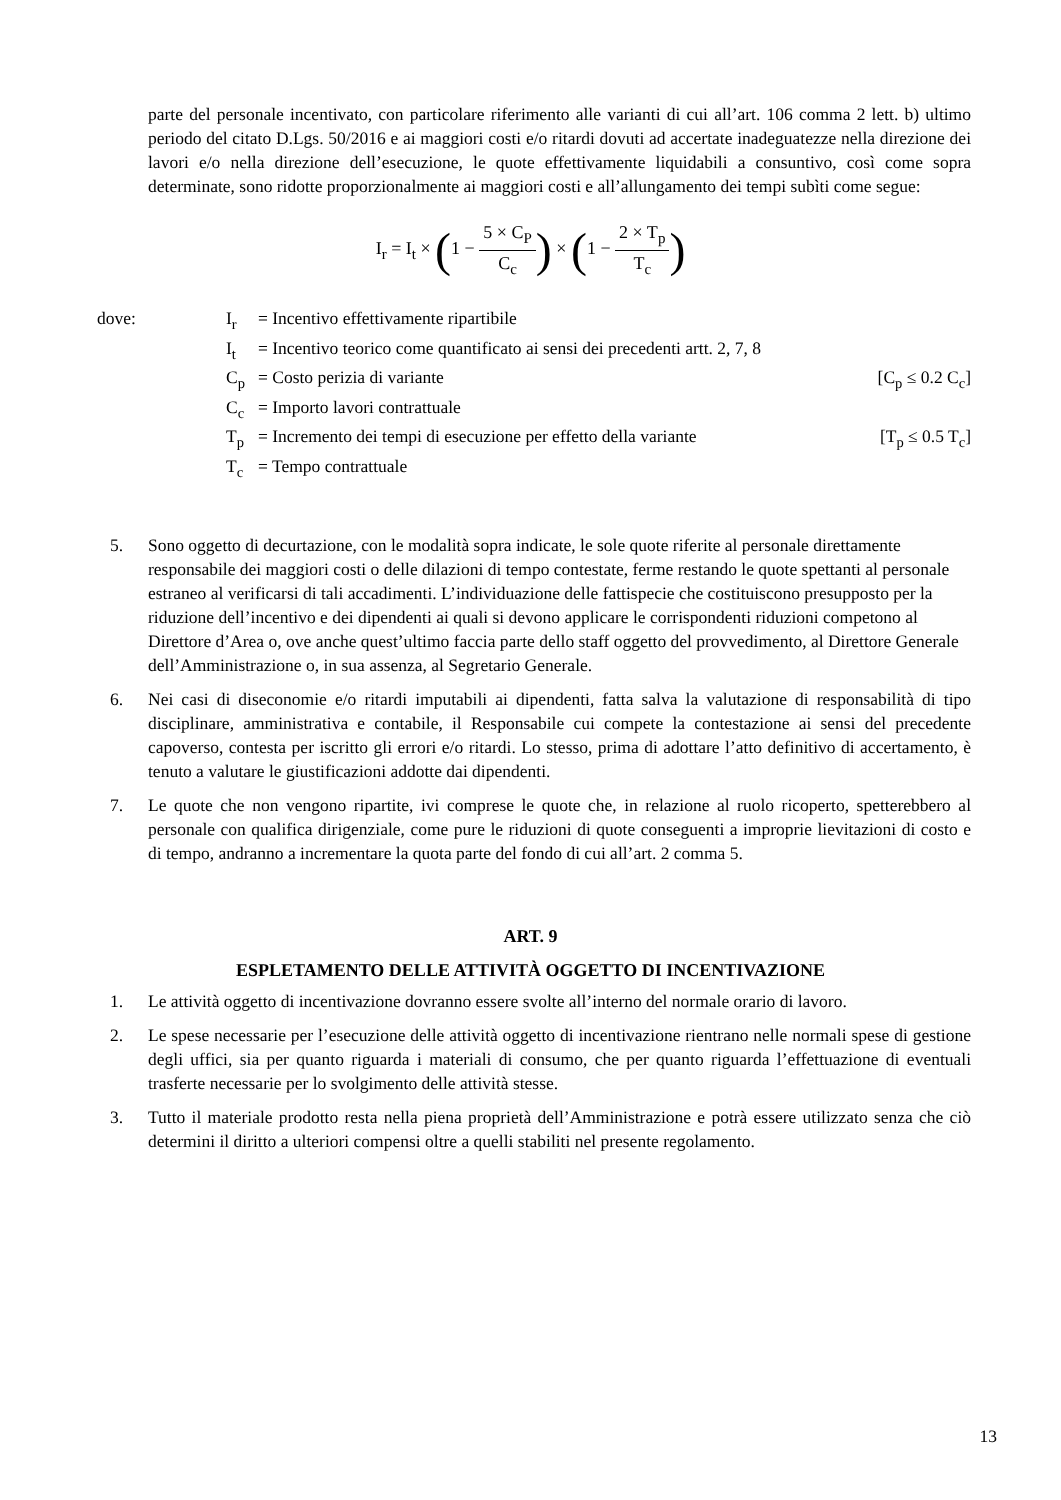parte del personale incentivato, con particolare riferimento alle varianti di cui all’art. 106 comma 2 lett. b) ultimo periodo del citato D.Lgs. 50/2016 e ai maggiori costi e/o ritardi dovuti ad accertate inadeguatezze nella direzione dei lavori e/o nella direzione dell’esecuzione, le quote effettivamente liquidabili a consuntivo, così come sopra determinate, sono ridotte proporzionalmente ai maggiori costi e all’allungamento dei tempi subìti come segue:
I<sub>r</sub> = I<sub>t</sub> × (1 − 5 × C<sub>P</sub> C<sub>c</sub>) × (1 − 2 × T<sub>p</sub> T<sub>c</sub>)
dove: I<sub>r</sub> = Incentivo effettivamente ripartibile
I<sub>t</sub> = Incentivo teorico come quantificato ai sensi dei precedenti artt. 2, 7, 8
C<sub>p</sub> = Costo perizia di variante [C<sub>p</sub> ≤ 0.2 C<sub>c</sub>]
C<sub>c</sub> = Importo lavori contrattuale
T<sub>p</sub> = Incremento dei tempi di esecuzione per effetto della variante
[T<sub>p</sub> ≤ 0.5 T<sub>c</sub>]
T<sub>c</sub> = Tempo contrattuale
5. Sono oggetto di decurtazione, con le modalità sopra indicate, le sole quote riferite al personale direttamente responsabile dei maggiori costi o delle dilazioni di tempo contestate, ferme restando le quote spettanti al personale estraneo al verificarsi di tali accadimenti. L’individuazione delle fattispecie che costituiscono presupposto per la riduzione dell’incentivo e dei dipendenti ai quali si devono applicare le corrispondenti riduzioni competono al Direttore d’Area o, ove anche quest’ultimo faccia parte dello staff oggetto del provvedimento, al Direttore Generale dell’Amministrazione o, in sua assenza, al Segretario Generale.
6. Nei casi di diseconomie e/o ritardi imputabili ai dipendenti, fatta salva la valutazione di responsabilità di tipo disciplinare, amministrativa e contabile, il Responsabile cui compete la contestazione ai sensi del precedente capoverso, contesta per iscritto gli errori e/o ritardi. Lo stesso, prima di adottare l’atto definitivo di accertamento, è tenuto a valutare le giustificazioni addotte dai dipendenti.
7. Le quote che non vengono ripartite, ivi comprese le quote che, in relazione al ruolo ricoperto, spetterebbero al personale con qualifica dirigenziale, come pure le riduzioni di quote conseguenti a improprie lievitazioni di costo e di tempo, andranno a incrementare la quota parte del fondo di cui all’art. 2 comma 5.
ART. 9
ESPLETAMENTO DELLE ATTIVITÀ OGGETTO DI INCENTIVAZIONE
1. Le attività oggetto di incentivazione dovranno essere svolte all’interno del normale orario di lavoro.
2. Le spese necessarie per l’esecuzione delle attività oggetto di incentivazione rientrano nelle normali spese di gestione degli uffici, sia per quanto riguarda i materiali di consumo, che per quanto riguarda l’effettuazione di eventuali trasferte necessarie per lo svolgimento delle attività stesse.
3. Tutto il materiale prodotto resta nella piena proprietà dell’Amministrazione e potrà essere utilizzato senza che ciò determini il diritto a ulteriori compensi oltre a quelli stabiliti nel presente regolamento.
13